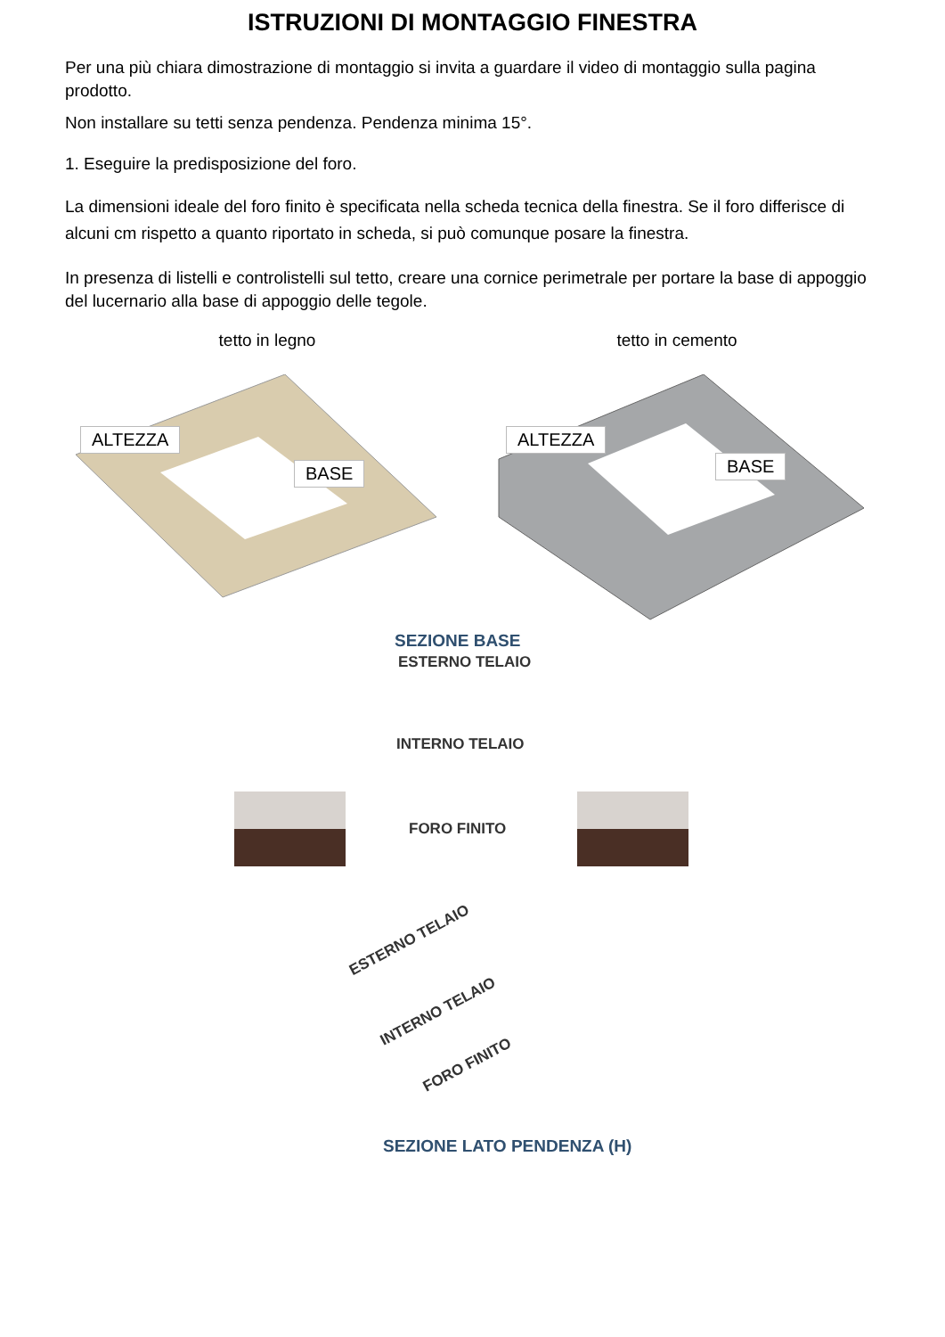ISTRUZIONI DI MONTAGGIO FINESTRA
Per una più chiara dimostrazione di montaggio si invita a guardare il video di montaggio sulla pagina prodotto.
Non installare su tetti senza pendenza. Pendenza minima 15°.
1. Eseguire la predisposizione del foro.
La dimensioni ideale del foro finito è specificata nella scheda tecnica della finestra. Se il foro differisce di alcuni cm rispetto a quanto riportato in scheda, si può comunque posare la finestra.
In presenza di listelli e controlistelli sul tetto, creare una cornice perimetrale per portare la base di appoggio del lucernario alla base di appoggio delle tegole.
tetto in legno tetto in cemento
ALTEZZA
BASE
ALTEZZA
BASE
SEZIONE BASE
ESTERNO TELAIO
INTERNO TELAIO
FORO FINITO
ESTERNO TELAIO
INTERNO TELAIO
FORO FINITO
SEZIONE LATO PENDENZA (H)